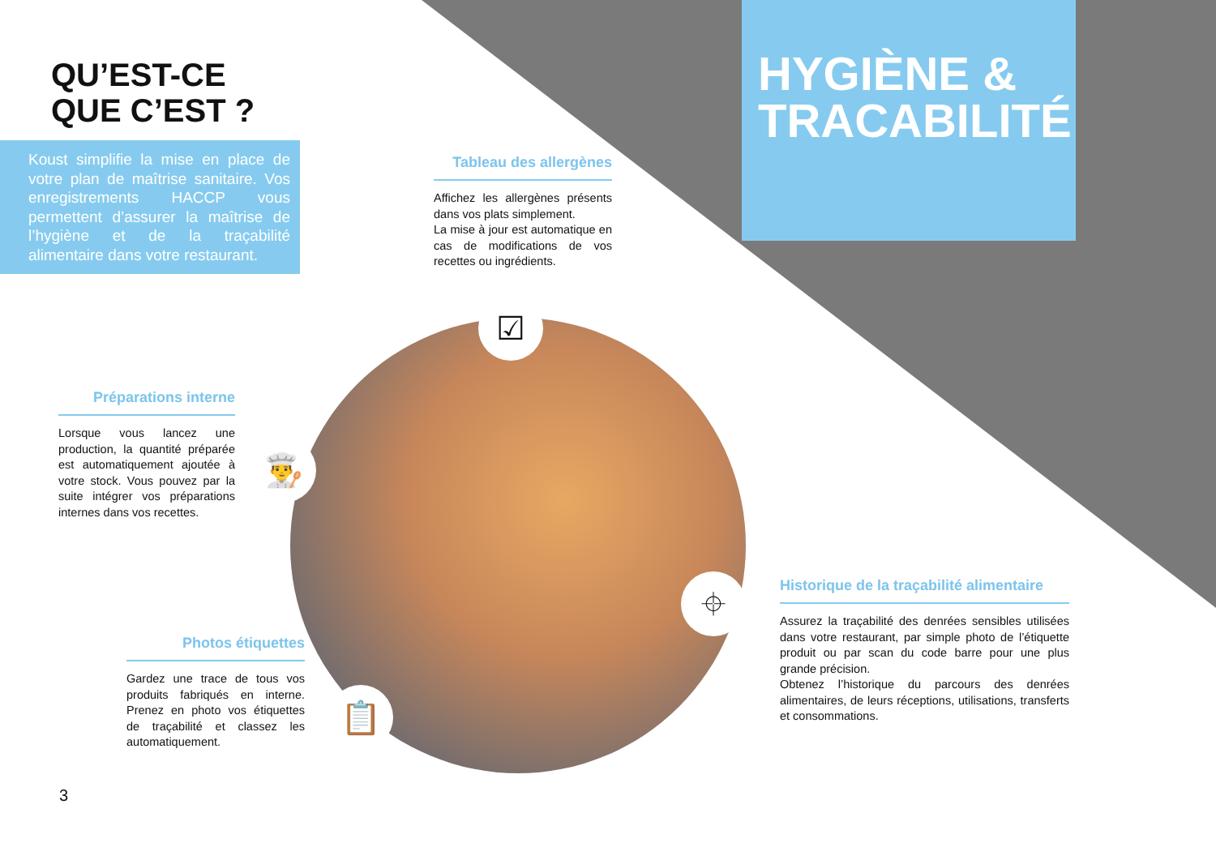☑
👨‍🍳
⌖
📋
QU’EST-CE
QUE C’EST ?
Koust simplifie la mise en place de votre plan de maîtrise sanitaire. Vos enregistrements HACCP vous permettent d’assurer la maîtrise de l’hygiène et de la traçabilité alimentaire dans votre restaurant.
HYGIÈNE & TRACABILITÉ
Tableau des allergènes
Affichez les allergènes présents dans vos plats simplement.
La mise à jour est automatique en cas de modifications de vos recettes ou ingrédients.
Préparations interne
Lorsque vous lancez une production, la quantité préparée est automatiquement ajoutée à votre stock. Vous pouvez par la suite intégrer vos préparations internes dans vos recettes.
Photos étiquettes
Gardez une trace de tous vos produits fabriqués en interne. Prenez en photo vos étiquettes de traçabilité et classez les automatiquement.
Historique de la traçabilité alimentaire
Assurez la traçabilité des denrées sensibles utilisées dans votre restaurant, par simple photo de l’étiquette produit ou par scan du code barre pour une plus grande précision.
Obtenez l’historique du parcours des denrées alimentaires, de leurs réceptions, utilisations, transferts et consommations.
3